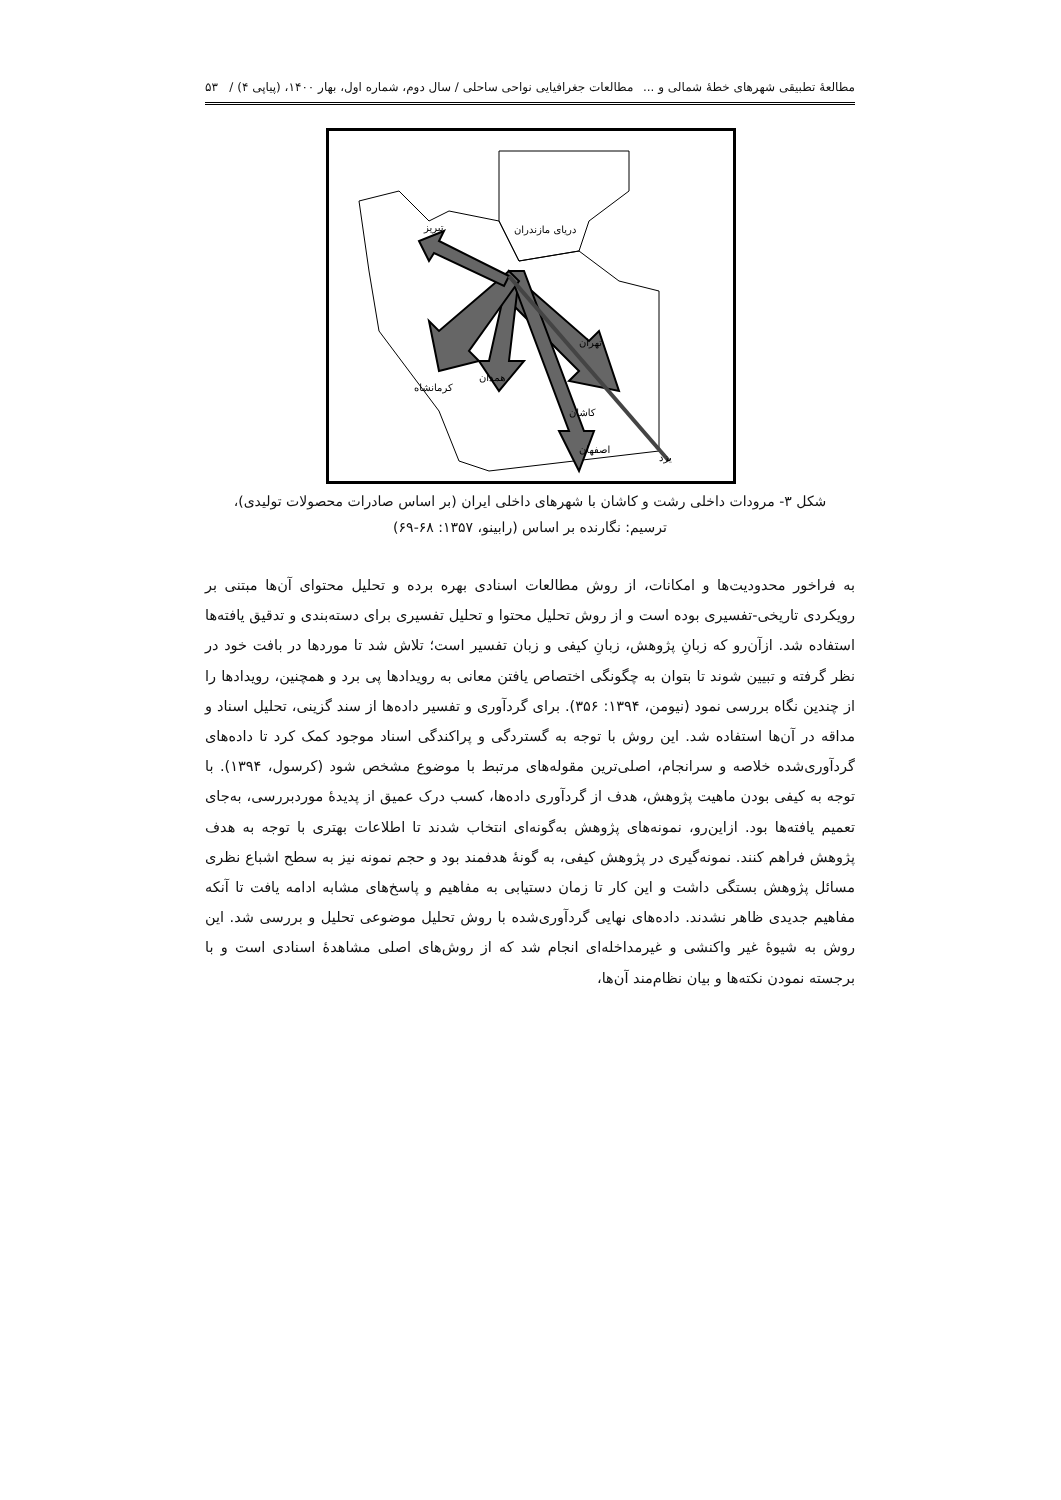مطالعۀ تطبیقی شهرهای خطۀ شمالی و ... مطالعات جغرافیایی نواحی ساحلی / سال دوم، شماره اول، بهار ۱۴۰۰، (پیاپی ۴) / ۵۳
دریای مازندران
تبریز
تهران
کرمانشاه
همدان
کاشان
اصفهان
یزد
شکل ۳- مرودات داخلی رشت و کاشان با شهرهای داخلی ایران (بر اساس صادرات محصولات تولیدی)،
ترسیم: نگارنده بر اساس (رابینو، ۱۳۵۷: ۶۸-۶۹)
به فراخور محدودیت‌ها و امکانات، از روش مطالعات اسنادی بهره برده و تحلیل محتوای آن‌ها مبتنی بر رویکردی تاریخی-تفسیری بوده است و از روش تحلیل محتوا و تحلیل تفسیری برای دسته‌بندی و تدقیق یافته‌ها استفاده شد. ازآن‌رو که زبانِ پژوهش، زبانِ کیفی و زبان تفسیر است؛ تلاش شد تا موردها در بافت خود در نظر گرفته و تبیین شوند تا بتوان به چگونگی اختصاص یافتن معانی به رویدادها پی برد و همچنین، رویدادها را از چندین نگاه بررسی نمود (نیومن، ۱۳۹۴: ۳۵۶). برای گردآوری و تفسیر داده‌ها از سند گزینی، تحلیل اسناد و مداقه در آن‌ها استفاده شد. این روش با توجه به گستردگی و پراکندگی اسناد موجود کمک کرد تا داده‌های گردآوری‌شده خلاصه و سرانجام، اصلی‌ترین مقوله‌های مرتبط با موضوع مشخص شود (کرسول، ۱۳۹۴). با توجه به کیفی بودن ماهیت پژوهش، هدف از گردآوری داده‌ها، کسب درک عمیق از پدیدۀ موردبررسی، به‌جای تعمیم یافته‌ها بود. ازاین‌رو، نمونه‌های پژوهش به‌گونه‌ای انتخاب شدند تا اطلاعات بهتری با توجه به هدف پژوهش فراهم کنند. نمونه‌گیری در پژوهش کیفی، به گونۀ هدفمند بود و حجم نمونه نیز به سطح اشباع نظری مسائل پژوهش بستگی داشت و این کار تا زمان دستیابی به مفاهیم و پاسخ‌های مشابه ادامه یافت تا آنکه مفاهیم جدیدی ظاهر نشدند. داده‌های نهایی گردآوری‌شده با روش تحلیل موضوعی تحلیل و بررسی شد. این روش به شیوۀ غیر واکنشی و غیرمداخله‌ای انجام شد که از روش‌های اصلی مشاهدۀ اسنادی است و با برجسته نمودن نکته‌ها و بیان نظام‌مند آن‌ها،